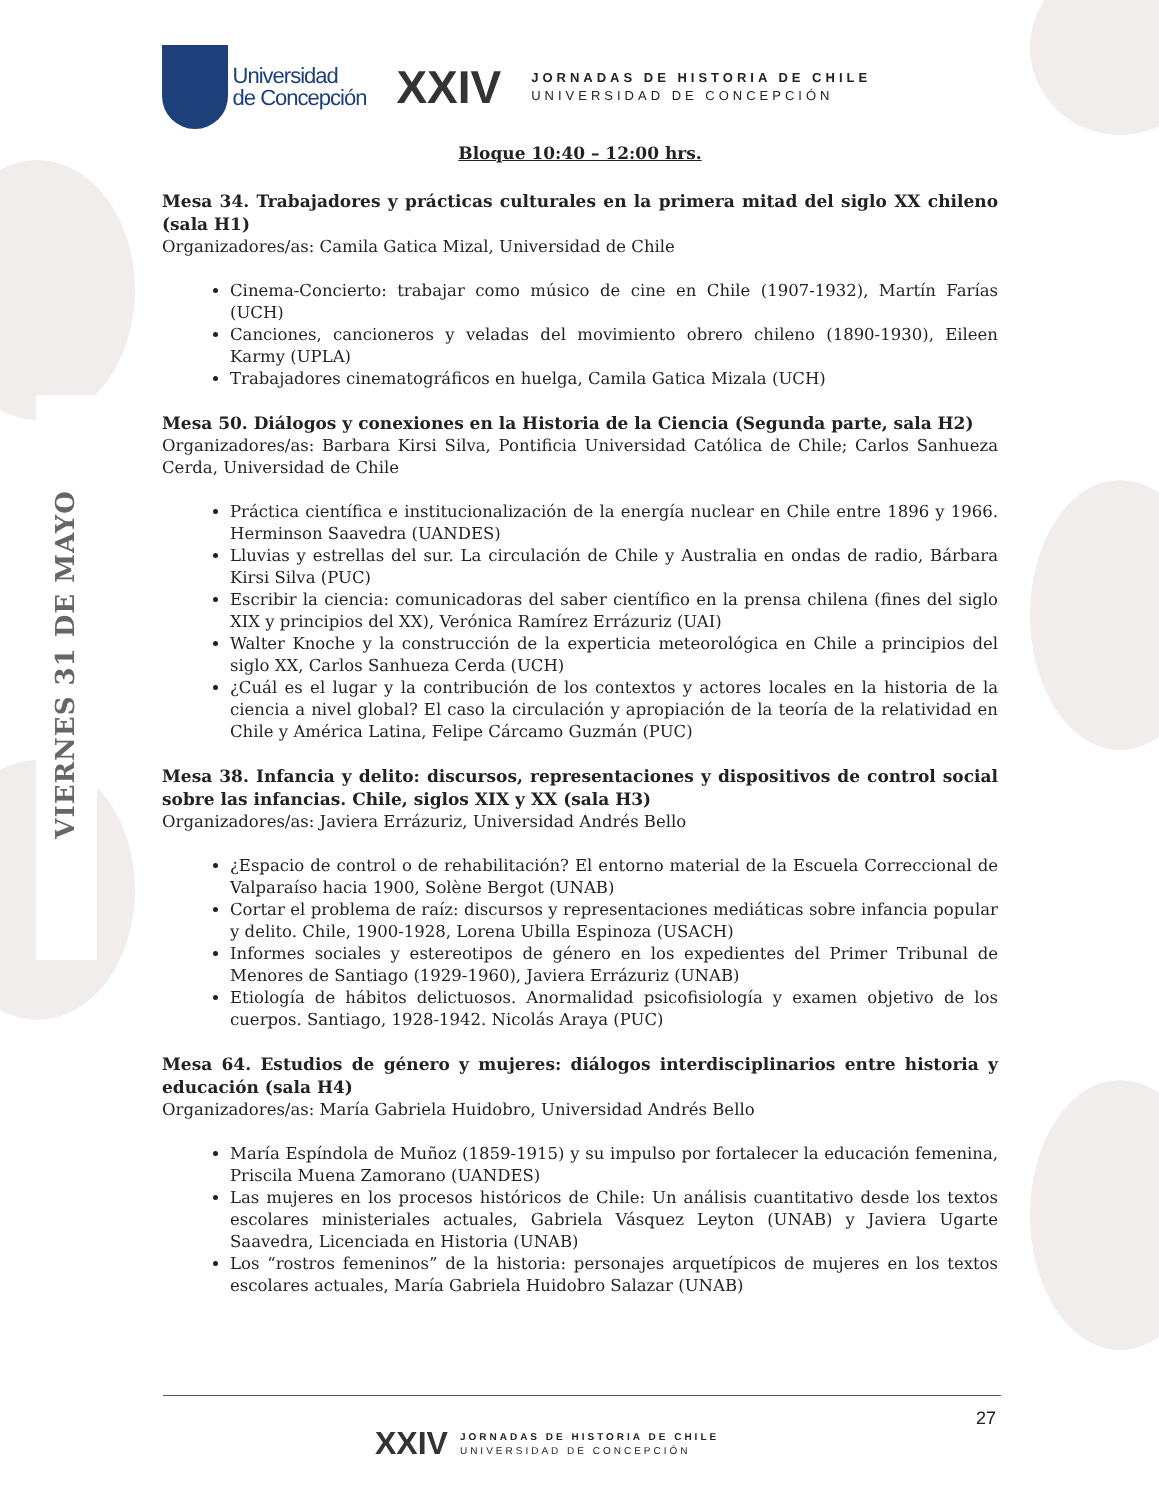VIERNES 31 DE MAYO
Universidad
de Concepción
XXIV
JORNADAS DE HISTORIA DE CHILE
UNIVERSIDAD DE CONCEPCIÓN
Bloque 10:40 – 12:00 hrs.
Mesa 34. Trabajadores y prácticas culturales en la primera mitad del siglo XX chileno (sala H1)
Organizadores/as: Camila Gatica Mizal, Universidad de Chile
Cinema-Concierto: trabajar como músico de cine en Chile (1907-1932), Martín Farías (UCH)
Canciones, cancioneros y veladas del movimiento obrero chileno (1890-1930), Eileen Karmy (UPLA)
Trabajadores cinematográficos en huelga, Camila Gatica Mizala (UCH)
Mesa 50. Diálogos y conexiones en la Historia de la Ciencia (Segunda parte, sala H2)
Organizadores/as: Barbara Kirsi Silva, Pontificia Universidad Católica de Chile; Carlos Sanhueza Cerda, Universidad de Chile
Práctica científica e institucionalización de la energía nuclear en Chile entre 1896 y 1966. Herminson Saavedra (UANDES)
Lluvias y estrellas del sur. La circulación de Chile y Australia en ondas de radio, Bárbara Kirsi Silva (PUC)
Escribir la ciencia: comunicadoras del saber científico en la prensa chilena (fines del siglo XIX y principios del XX), Verónica Ramírez Errázuriz (UAI)
Walter Knoche y la construcción de la experticia meteorológica en Chile a principios del siglo XX, Carlos Sanhueza Cerda (UCH)
¿Cuál es el lugar y la contribución de los contextos y actores locales en la historia de la ciencia a nivel global? El caso la circulación y apropiación de la teoría de la relatividad en Chile y América Latina, Felipe Cárcamo Guzmán (PUC)
Mesa 38. Infancia y delito: discursos, representaciones y dispositivos de control social sobre las infancias. Chile, siglos XIX y XX (sala H3)
Organizadores/as: Javiera Errázuriz, Universidad Andrés Bello
¿Espacio de control o de rehabilitación? El entorno material de la Escuela Correccional de Valparaíso hacia 1900, Solène Bergot (UNAB)
Cortar el problema de raíz: discursos y representaciones mediáticas sobre infancia popular y delito. Chile, 1900-1928, Lorena Ubilla Espinoza (USACH)
Informes sociales y estereotipos de género en los expedientes del Primer Tribunal de Menores de Santiago (1929-1960), Javiera Errázuriz (UNAB)
Etiología de hábitos delictuosos. Anormalidad psicofisiología y examen objetivo de los cuerpos. Santiago, 1928-1942. Nicolás Araya (PUC)
Mesa 64. Estudios de género y mujeres: diálogos interdisciplinarios entre historia y educación (sala H4)
Organizadores/as: María Gabriela Huidobro, Universidad Andrés Bello
María Espíndola de Muñoz (1859-1915) y su impulso por fortalecer la educación femenina, Priscila Muena Zamorano (UANDES)
Las mujeres en los procesos históricos de Chile: Un análisis cuantitativo desde los textos escolares ministeriales actuales, Gabriela Vásquez Leyton (UNAB) y Javiera Ugarte Saavedra, Licenciada en Historia (UNAB)
Los “rostros femeninos” de la historia: personajes arquetípicos de mujeres en los textos escolares actuales, María Gabriela Huidobro Salazar (UNAB)
27
XXIV JORNADAS DE HISTORIA DE CHILE
UNIVERSIDAD DE CONCEPCIÓN